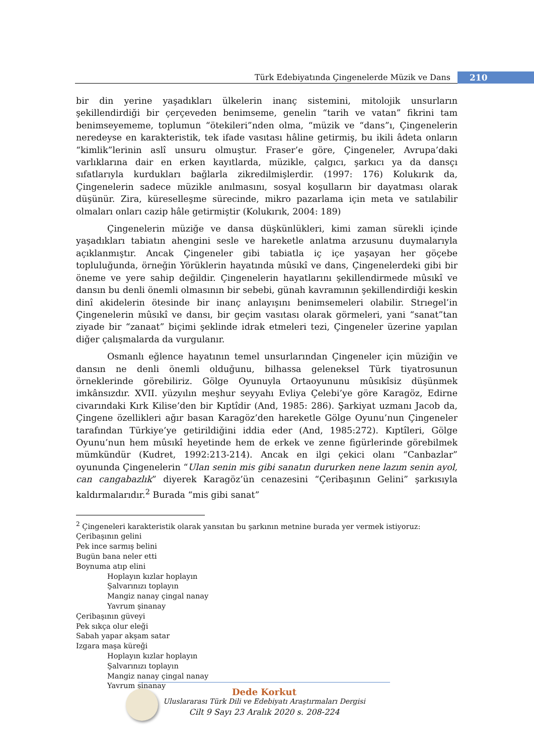Türk Edebiyatında Çingenelerde Müzik ve Dans
210
bir din yerine yaşadıkları ülkelerin inanç sistemini, mitolojik unsurların şekillendirdiği bir çerçeveden benimseme, genelin “tarih ve vatan” fikrini tam benimseyememe, toplumun “ötekileri”nden olma, “müzik ve “dans”ı, Çingenelerin neredeyse en karakteristik, tek ifade vasıtası hâline getirmiş, bu ikili âdeta onların “kimlik”lerinin aslî unsuru olmuştur. Fraser’e göre, Çingeneler, Avrupa’daki varlıklarına dair en erken kayıtlarda, müzikle, çalgıcı, şarkıcı ya da dansçı sıfatlarıyla kurdukları bağlarla zikredilmişlerdir. (1997: 176) Kolukırık da, Çingenelerin sadece müzikle anılmasını, sosyal koşulların bir dayatması olarak düşünür. Zira, küreselleşme sürecinde, mikro pazarlama için meta ve satılabilir olmaları onları cazip hâle getirmiştir (Kolukırık, 2004: 189)
Çingenelerin müziğe ve dansa düşkünlükleri, kimi zaman sürekli içinde yaşadıkları tabiatın ahengini sesle ve hareketle anlatma arzusunu duymalarıyla açıklanmıştır. Ancak Çingeneler gibi tabiatla iç içe yaşayan her göçebe topluluğunda, örneğin Yörüklerin hayatında mûsıkî ve dans, Çingenelerdeki gibi bir öneme ve yere sahip değildir. Çingenelerin hayatlarını şekillendirmede mûsıkî ve dansın bu denli önemli olmasının bir sebebi, günah kavramının şekillendirdiği keskin dinî akidelerin ötesinde bir inanç anlayışını benimsemeleri olabilir. Strıegel’in Çingenelerin mûsıkî ve dansı, bir geçim vasıtası olarak görmeleri, yani “sanat”tan ziyade bir “zanaat” biçimi şeklinde idrak etmeleri tezi, Çingeneler üzerine yapılan diğer çalışmalarda da vurgulanır.
Osmanlı eğlence hayatının temel unsurlarından Çingeneler için müziğin ve dansın ne denli önemli olduğunu, bilhassa geleneksel Türk tiyatrosunun örneklerinde görebiliriz. Gölge Oyunuyla Ortaoyununu mûsıkîsiz düşünmek imkânsızdır. XVII. yüzyılın meşhur seyyahı Evliya Çelebi’ye göre Karagöz, Edirne civarındaki Kırk Kilise’den bir Kıptîdir (And, 1985: 286). Şarkiyat uzmanı Jacob da, Çingene özellikleri ağır basan Karagöz’den hareketle Gölge Oyunu’nun Çingeneler tarafından Türkiye’ye getirildiğini iddia eder (And, 1985:272). Kıptîleri, Gölge Oyunu’nun hem mûsıkî heyetinde hem de erkek ve zenne figürlerinde görebilmek mümkündür (Kudret, 1992:213-214). Ancak en ilgi çekici olanı “Canbazlar” oyununda Çingenelerin “Ulan senin mis gibi sanatın dururken nene lazım senin ayol, can cangabazlık” diyerek Karagöz’ün cenazesini “Çeribaşının Gelini” şarkısıyla kaldırmalarıdır.<sup>2</sup> Burada “mis gibi sanat”
<sup>2</sup> Çingeneleri karakteristik olarak yansıtan bu şarkının metnine burada yer vermek istiyoruz:
Çeribaşının gelini
Pek ince sarmış belini
Bugün bana neler etti
Boynuma atıp elini
Hoplayın kızlar hoplayın
Şalvarınızı toplayın
Mangiz nanay çingal nanay
Yavrum şinanay
Çeribaşının güveyi
Pek sıkça olur eleği
Sabah yapar akşam satar
Izgara maşa küreği
Hoplayın kızlar hoplayın
Şalvarınızı toplayın
Mangiz nanay çingal nanay
Yavrum şinanay
Dede Korkut
Uluslararası Türk Dili ve Edebiyatı Araştırmaları Dergisi
Cilt 9 Sayı 23 Aralık 2020 s. 208-224